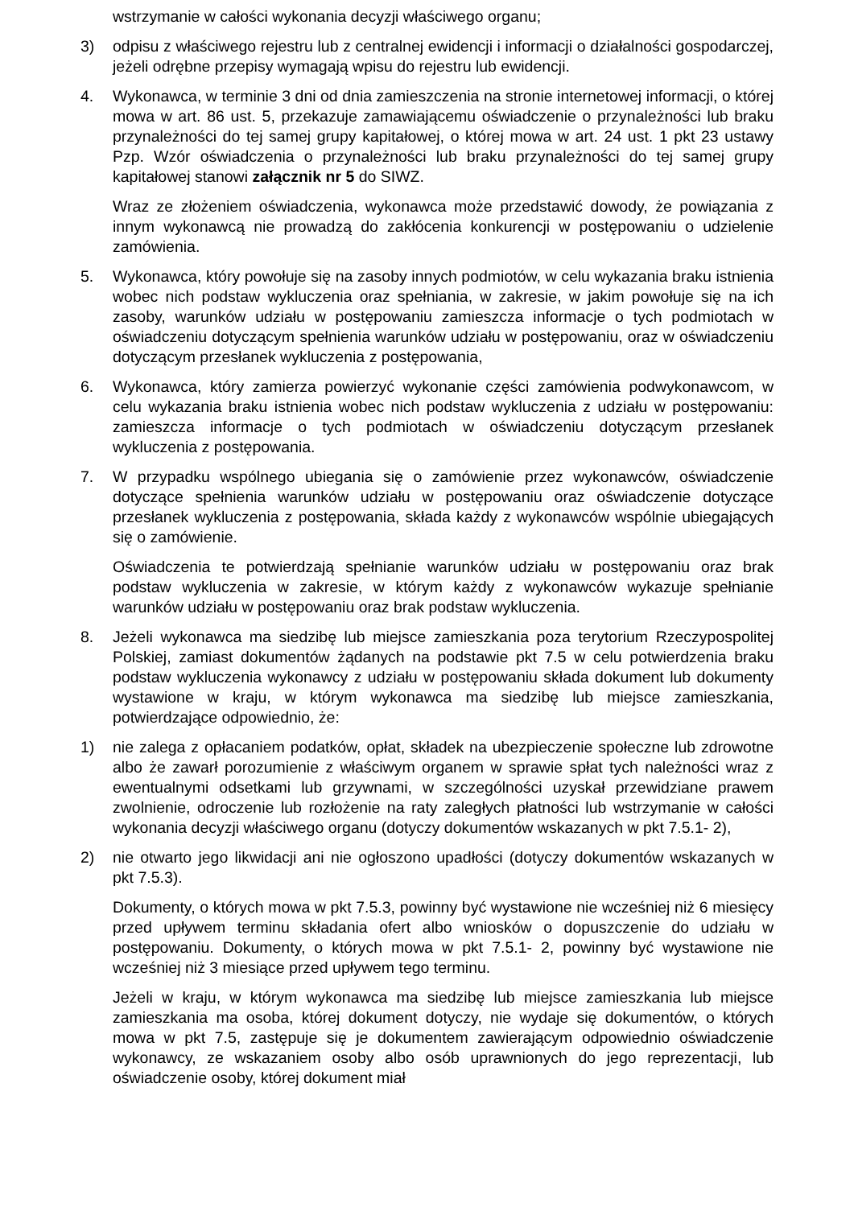wstrzymanie w całości wykonania decyzji właściwego organu;
3) odpisu z właściwego rejestru lub z centralnej ewidencji i informacji o działalności gospodarczej, jeżeli odrębne przepisy wymagają wpisu do rejestru lub ewidencji.
4. Wykonawca, w terminie 3 dni od dnia zamieszczenia na stronie internetowej informacji, o której mowa w art. 86 ust. 5, przekazuje zamawiającemu oświadczenie o przynależności lub braku przynależności do tej samej grupy kapitałowej, o której mowa w art. 24 ust. 1 pkt 23 ustawy Pzp. Wzór oświadczenia o przynależności lub braku przynależności do tej samej grupy kapitałowej stanowi załącznik nr 5 do SIWZ.
Wraz ze złożeniem oświadczenia, wykonawca może przedstawić dowody, że powiązania z innym wykonawcą nie prowadzą do zakłócenia konkurencji w postępowaniu o udzielenie zamówienia.
5. Wykonawca, który powołuje się na zasoby innych podmiotów, w celu wykazania braku istnienia wobec nich podstaw wykluczenia oraz spełniania, w zakresie, w jakim powołuje się na ich zasoby, warunków udziału w postępowaniu zamieszcza informacje o tych podmiotach w oświadczeniu dotyczącym spełnienia warunków udziału w postępowaniu, oraz w oświadczeniu dotyczącym przesłanek wykluczenia z postępowania,
6. Wykonawca, który zamierza powierzyć wykonanie części zamówienia podwykonawcom, w celu wykazania braku istnienia wobec nich podstaw wykluczenia z udziału w postępowaniu: zamieszcza informacje o tych podmiotach w oświadczeniu dotyczącym przesłanek wykluczenia z postępowania.
7. W przypadku wspólnego ubiegania się o zamówienie przez wykonawców, oświadczenie dotyczące spełnienia warunków udziału w postępowaniu oraz oświadczenie dotyczące przesłanek wykluczenia z postępowania, składa każdy z wykonawców wspólnie ubiegających się o zamówienie.
Oświadczenia te potwierdzają spełnianie warunków udziału w postępowaniu oraz brak podstaw wykluczenia w zakresie, w którym każdy z wykonawców wykazuje spełnianie warunków udziału w postępowaniu oraz brak podstaw wykluczenia.
8. Jeżeli wykonawca ma siedzibę lub miejsce zamieszkania poza terytorium Rzeczypospolitej Polskiej, zamiast dokumentów żądanych na podstawie pkt 7.5 w celu potwierdzenia braku podstaw wykluczenia wykonawcy z udziału w postępowaniu składa dokument lub dokumenty wystawione w kraju, w którym wykonawca ma siedzibę lub miejsce zamieszkania, potwierdzające odpowiednio, że:
1) nie zalega z opłacaniem podatków, opłat, składek na ubezpieczenie społeczne lub zdrowotne albo że zawarł porozumienie z właściwym organem w sprawie spłat tych należności wraz z ewentualnymi odsetkami lub grzywnami, w szczególności uzyskał przewidziane prawem zwolnienie, odroczenie lub rozłożenie na raty zaległych płatności lub wstrzymanie w całości wykonania decyzji właściwego organu (dotyczy dokumentów wskazanych w pkt 7.5.1- 2),
2) nie otwarto jego likwidacji ani nie ogłoszono upadłości (dotyczy dokumentów wskazanych w pkt 7.5.3).
Dokumenty, o których mowa w pkt 7.5.3, powinny być wystawione nie wcześniej niż 6 miesięcy przed upływem terminu składania ofert albo wniosków o dopuszczenie do udziału w postępowaniu. Dokumenty, o których mowa w pkt 7.5.1- 2, powinny być wystawione nie wcześniej niż 3 miesiące przed upływem tego terminu.
Jeżeli w kraju, w którym wykonawca ma siedzibę lub miejsce zamieszkania lub miejsce zamieszkania ma osoba, której dokument dotyczy, nie wydaje się dokumentów, o których mowa w pkt 7.5, zastępuje się je dokumentem zawierającym odpowiednio oświadczenie wykonawcy, ze wskazaniem osoby albo osób uprawnionych do jego reprezentacji, lub oświadczenie osoby, której dokument miał